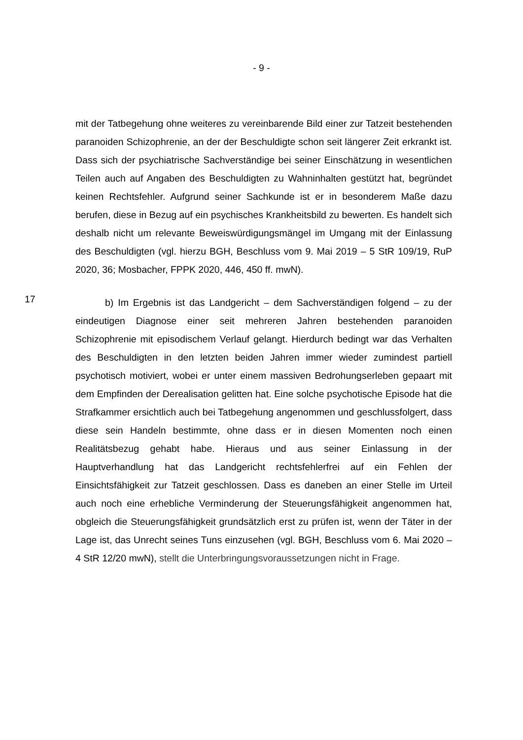- 9 -
mit der Tatbegehung ohne weiteres zu vereinbarende Bild einer zur Tatzeit bestehenden paranoiden Schizophrenie, an der der Beschuldigte schon seit längerer Zeit erkrankt ist. Dass sich der psychiatrische Sachverständige bei seiner Einschätzung in wesentlichen Teilen auch auf Angaben des Beschuldigten zu Wahninhalten gestützt hat, begründet keinen Rechtsfehler. Aufgrund seiner Sachkunde ist er in besonderem Maße dazu berufen, diese in Bezug auf ein psychisches Krankheitsbild zu bewerten. Es handelt sich deshalb nicht um relevante Beweiswürdigungsmängel im Umgang mit der Einlassung des Beschuldigten (vgl. hierzu BGH, Beschluss vom 9. Mai 2019 – 5 StR 109/19, RuP 2020, 36; Mosbacher, FPPK 2020, 446, 450 ff. mwN).
17
b) Im Ergebnis ist das Landgericht – dem Sachverständigen folgend – zu der eindeutigen Diagnose einer seit mehreren Jahren bestehenden paranoiden Schizophrenie mit episodischem Verlauf gelangt. Hierdurch bedingt war das Verhalten des Beschuldigten in den letzten beiden Jahren immer wieder zumindest partiell psychotisch motiviert, wobei er unter einem massiven Bedrohungserleben gepaart mit dem Empfinden der Derealisation gelitten hat. Eine solche psychotische Episode hat die Strafkammer ersichtlich auch bei Tatbegehung angenommen und geschlussfolgert, dass diese sein Handeln bestimmte, ohne dass er in diesen Momenten noch einen Realitätsbezug gehabt habe. Hieraus und aus seiner Einlassung in der Hauptverhandlung hat das Landgericht rechtsfehlerfrei auf ein Fehlen der Einsichtsfähigkeit zur Tatzeit geschlossen. Dass es daneben an einer Stelle im Urteil auch noch eine erhebliche Verminderung der Steuerungsfähigkeit angenommen hat, obgleich die Steuerungsfähigkeit grundsätzlich erst zu prüfen ist, wenn der Täter in der Lage ist, das Unrecht seines Tuns einzusehen (vgl. BGH, Beschluss vom 6. Mai 2020 – 4 StR 12/20 mwN), stellt die Unterbringungsvoraussetzungen nicht in Frage.